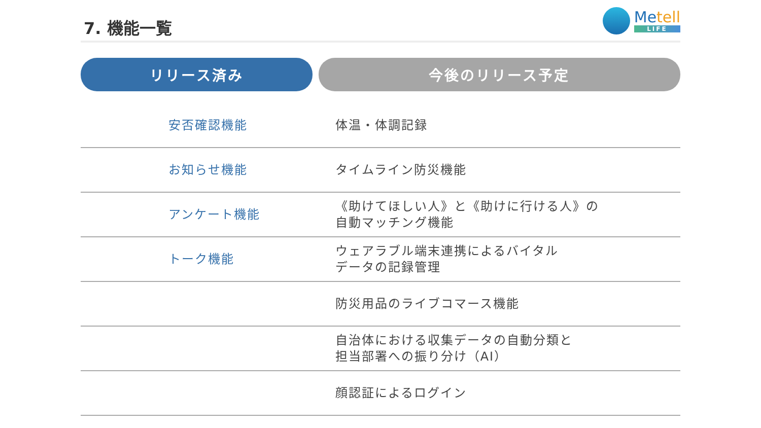7. 機能一覧
Metell
LIFE
| リリース済み | | 今後のリリース予定 |
| --- | --- | --- |
| 安否確認機能 | 体温・体調記録 | |
| お知らせ機能 | タイムライン防災機能 | |
| アンケート機能 | 《助けてほしい人》と《助けに行ける人》の 自動マッチング機能 | |
| トーク機能 | ウェアラブル端末連携によるバイタル データの記録管理 | |
| | 防災用品のライブコマース機能 | |
| | 自治体における収集データの自動分類と 担当部署への振り分け（AI） | |
| | 顔認証によるログイン | |